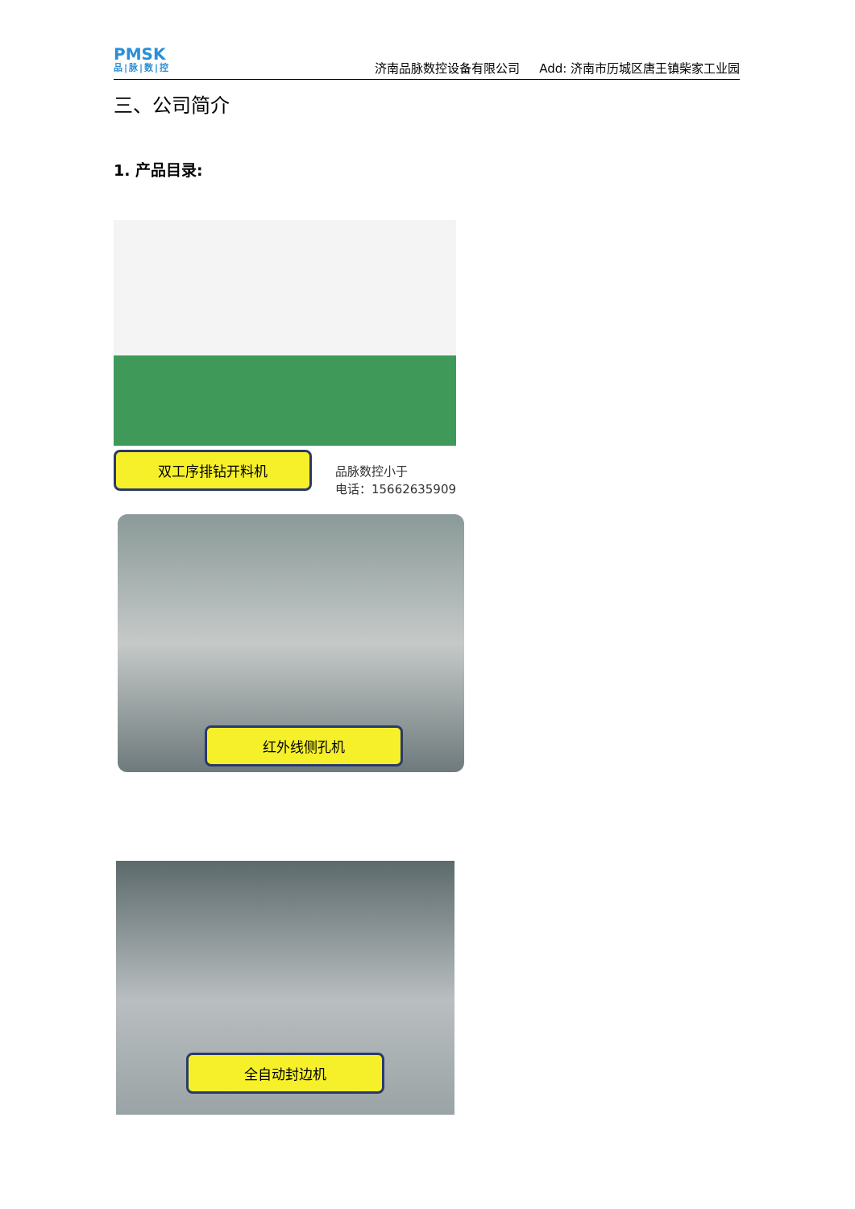PMSK
品|脉|数|控
济南品脉数控设备有限公司 Add: 济南市历城区唐王镇柴家工业园
三、公司简介
1. 产品目录:
双工序排钻开料机
品脉数控小于
电话：15662635909
红外线侧孔机
全自动封边机